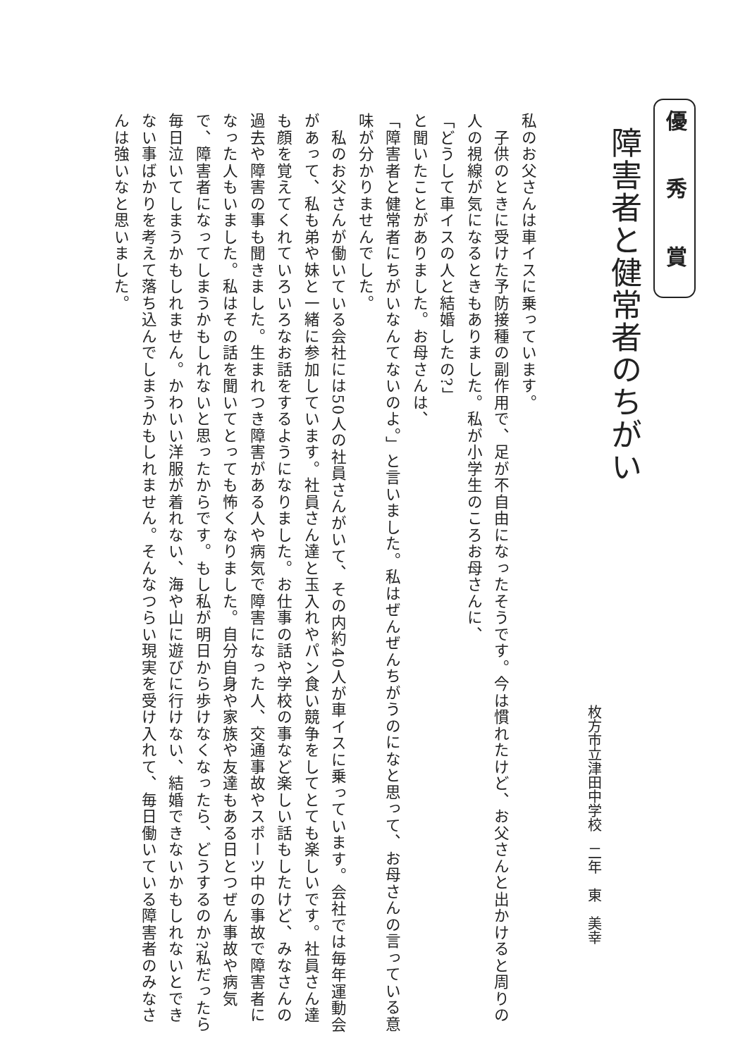優 秀 賞
障害者と健常者のちがい
枚方市立津田中学校　二年　東　美幸
私のお父さんは車イスに乗っています。
　子供のときに受けた予防接種の副作用で、足が不自由になったそうです。今は慣れたけど、お父さんと出かけると周りの人の視線が気になるときもありました。私が小学生のころお母さんに、
「どうして車イスの人と結婚したの?」
と聞いたことがありました。お母さんは、
「障害者と健常者にちがいなんてないのよ。」と言いました。私はぜんぜんちがうのになと思って、お母さんの言っている意味が分かりませんでした。
　私のお父さんが働いている会社には50人の社員さんがいて、その内約40人が車イスに乗っています。会社では毎年運動会があって、私も弟や妹と一緒に参加しています。社員さん達と玉入れやパン食い競争をしてとても楽しいです。社員さん達も顔を覚えてくれていろいろなお話をするようになりました。お仕事の話や学校の事など楽しい話もしたけど、みなさんの過去や障害の事も聞きました。生まれつき障害がある人や病気で障害になった人、交通事故やスポーツ中の事故で障害者になった人もいました。私はその話を聞いてとっても怖くなりました。自分自身や家族や友達もある日とつぜん事故や病気で、障害者になってしまうかもしれないと思ったからです。もし私が明日から歩けなくなったら、どうするのか?私だったら毎日泣いてしまうかもしれません。かわいい洋服が着れない、海や山に遊びに行けない、結婚できないかもしれないとできない事ばかりを考えて落ち込んでしまうかもしれません。そんなつらい現実を受け入れて、毎日働いている障害者のみなさんは強いなと思いました。